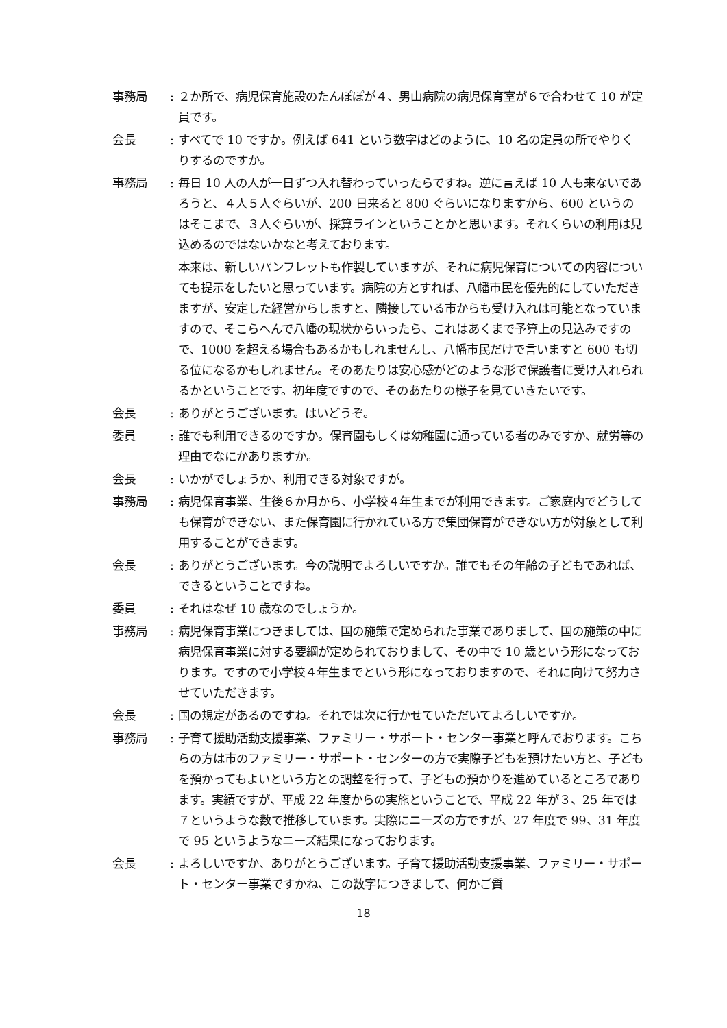事務局 : ２か所で、病児保育施設のたんぽぽが４、男山病院の病児保育室が６で合わせて 10 が定員です。
会長 : すべてで 10 ですか。例えば 641 という数字はどのように、10 名の定員の所でやりくりするのですか。
事務局 : 毎日 10 人の人が一日ずつ入れ替わっていったらですね。逆に言えば 10 人も来ないであろうと、４人５人ぐらいが、200 日来ると 800 ぐらいになりますから、600 というのはそこまで、３人ぐらいが、採算ラインということかと思います。それくらいの利用は見込めるのではないかなと考えております。
本来は、新しいパンフレットも作製していますが、それに病児保育についての内容についても提示をしたいと思っています。病院の方とすれば、八幡市民を優先的にしていただきますが、安定した経営からしますと、隣接している市からも受け入れは可能となっていますので、そこらへんで八幡の現状からいったら、これはあくまで予算上の見込みですので、1000 を超える場合もあるかもしれませんし、八幡市民だけで言いますと 600 も切る位になるかもしれません。そのあたりは安心感がどのような形で保護者に受け入れられるかということです。初年度ですので、そのあたりの様子を見ていきたいです。
会長 : ありがとうございます。はいどうぞ。
委員 : 誰でも利用できるのですか。保育園もしくは幼稚園に通っている者のみですか、就労等の理由でなにかありますか。
会長 : いかがでしょうか、利用できる対象ですが。
事務局 : 病児保育事業、生後６か月から、小学校４年生までが利用できます。ご家庭内でどうしても保育ができない、また保育園に行かれている方で集団保育ができない方が対象として利用することができます。
会長 : ありがとうございます。今の説明でよろしいですか。誰でもその年齢の子どもであれば、できるということですね。
委員 : それはなぜ 10 歳なのでしょうか。
事務局 : 病児保育事業につきましては、国の施策で定められた事業でありまして、国の施策の中に病児保育事業に対する要綱が定められておりまして、その中で 10 歳という形になっております。ですので小学校４年生までという形になっておりますので、それに向けて努力させていただきます。
会長 : 国の規定があるのですね。それでは次に行かせていただいてよろしいですか。
事務局 : 子育て援助活動支援事業、ファミリー・サポート・センター事業と呼んでおります。こちらの方は市のファミリー・サポート・センターの方で実際子どもを預けたい方と、子どもを預かってもよいという方との調整を行って、子どもの預かりを進めているところであります。実績ですが、平成 22 年度からの実施ということで、平成 22 年が３、25 年では７というような数で推移しています。実際にニーズの方ですが、27 年度で 99、31 年度で 95 というようなニーズ結果になっております。
会長 : よろしいですか、ありがとうございます。子育て援助活動支援事業、ファミリー・サポート・センター事業ですかね、この数字につきまして、何かご質
18